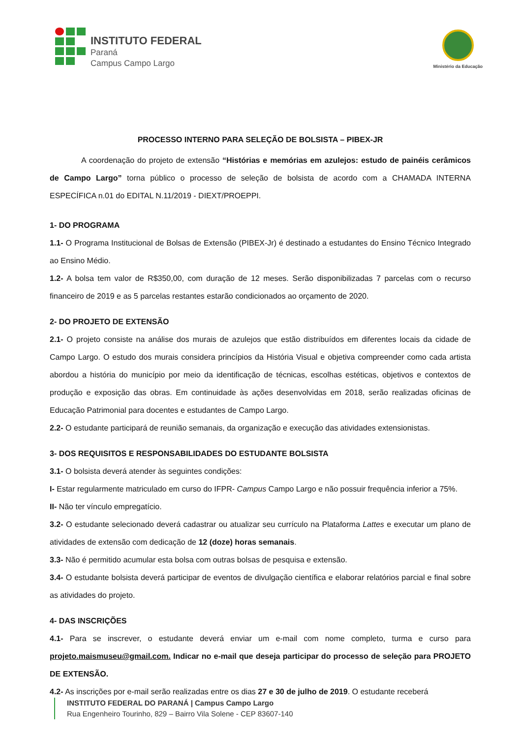INSTITUTO FEDERAL
Paraná
Campus Campo Largo
Ministério da Educação
PROCESSO INTERNO PARA SELEÇÃO DE BOLSISTA – PIBEX-JR
A coordenação do projeto de extensão “Histórias e memórias em azulejos: estudo de painéis cerâmicos de Campo Largo” torna público o processo de seleção de bolsista de acordo com a CHAMADA INTERNA ESPECÍFICA n.01 do EDITAL N.11/2019 - DIEXT/PROEPPI.
1- DO PROGRAMA
1.1- O Programa Institucional de Bolsas de Extensão (PIBEX-Jr) é destinado a estudantes do Ensino Técnico Integrado ao Ensino Médio.
1.2- A bolsa tem valor de R$350,00, com duração de 12 meses. Serão disponibilizadas 7 parcelas com o recurso financeiro de 2019 e as 5 parcelas restantes estarão condicionados ao orçamento de 2020.
2- DO PROJETO DE EXTENSÃO
2.1- O projeto consiste na análise dos murais de azulejos que estão distribuídos em diferentes locais da cidade de Campo Largo. O estudo dos murais considera princípios da História Visual e objetiva compreender como cada artista abordou a história do município por meio da identificação de técnicas, escolhas estéticas, objetivos e contextos de produção e exposição das obras. Em continuidade às ações desenvolvidas em 2018, serão realizadas oficinas de Educação Patrimonial para docentes e estudantes de Campo Largo.
2.2- O estudante participará de reunião semanais, da organização e execução das atividades extensionistas.
3- DOS REQUISITOS E RESPONSABILIDADES DO ESTUDANTE BOLSISTA
3.1- O bolsista deverá atender às seguintes condições:
I- Estar regularmente matriculado em curso do IFPR- Campus Campo Largo e não possuir frequência inferior a 75%.
II- Não ter vínculo empregatício.
3.2- O estudante selecionado deverá cadastrar ou atualizar seu currículo na Plataforma Lattes e executar um plano de atividades de extensão com dedicação de 12 (doze) horas semanais.
3.3- Não é permitido acumular esta bolsa com outras bolsas de pesquisa e extensão.
3.4- O estudante bolsista deverá participar de eventos de divulgação científica e elaborar relatórios parcial e final sobre as atividades do projeto.
4- DAS INSCRIÇÕES
4.1- Para se inscrever, o estudante deverá enviar um e-mail com nome completo, turma e curso para projeto.maismuseu@gmail.com. Indicar no e-mail que deseja participar do processo de seleção para PROJETO DE EXTENSÃO.
4.2- As inscrições por e-mail serão realizadas entre os dias 27 e 30 de julho de 2019. O estudante receberá
INSTITUTO FEDERAL DO PARANÁ | Campus Campo Largo
Rua Engenheiro Tourinho, 829 – Bairro Vila Solene - CEP 83607-140